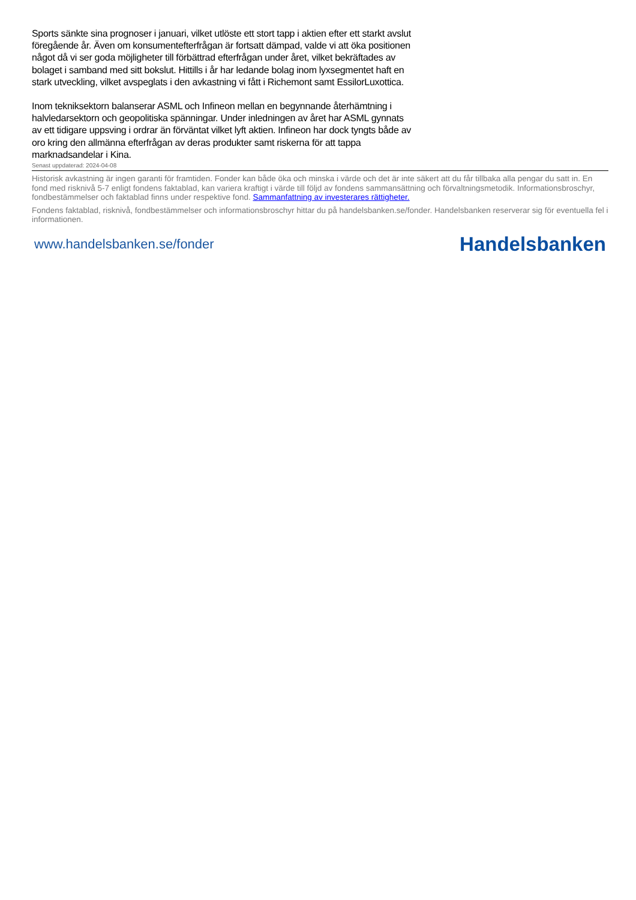Sports sänkte sina prognoser i januari, vilket utlöste ett stort tapp i aktien efter ett starkt avslut föregående år. Även om konsumentefterfrågan är fortsatt dämpad, valde vi att öka positionen något då vi ser goda möjligheter till förbättrad efterfrågan under året, vilket bekräftades av bolaget i samband med sitt bokslut. Hittills i år har ledande bolag inom lyxsegmentet haft en stark utveckling, vilket avspeglats i den avkastning vi fått i Richemont samt EssilorLuxottica.
Inom tekniksektorn balanserar ASML och Infineon mellan en begynnande återhämtning i halvledarsektorn och geopolitiska spänningar. Under inledningen av året har ASML gynnats av ett tidigare uppsving i ordrar än förväntat vilket lyft aktien. Infineon har dock tyngts både av oro kring den allmänna efterfrågan av deras produkter samt riskerna för att tappa marknadsandelar i Kina.
Senast uppdaterad: 2024-04-08
Historisk avkastning är ingen garanti för framtiden. Fonder kan både öka och minska i värde och det är inte säkert att du får tillbaka alla pengar du satt in. En fond med risknivå 5-7 enligt fondens faktablad, kan variera kraftigt i värde till följd av fondens sammansättning och förvaltningsmetodik. Informationsbroschyr, fondbestämmelser och faktablad finns under respektive fond. Sammanfattning av investerares rättigheter.
Fondens faktablad, risknivå, fondbestämmelser och informationsbroschyr hittar du på handelsbanken.se/fonder. Handelsbanken reserverar sig för eventuella fel i informationen.
www.handelsbanken.se/fonder Handelsbanken